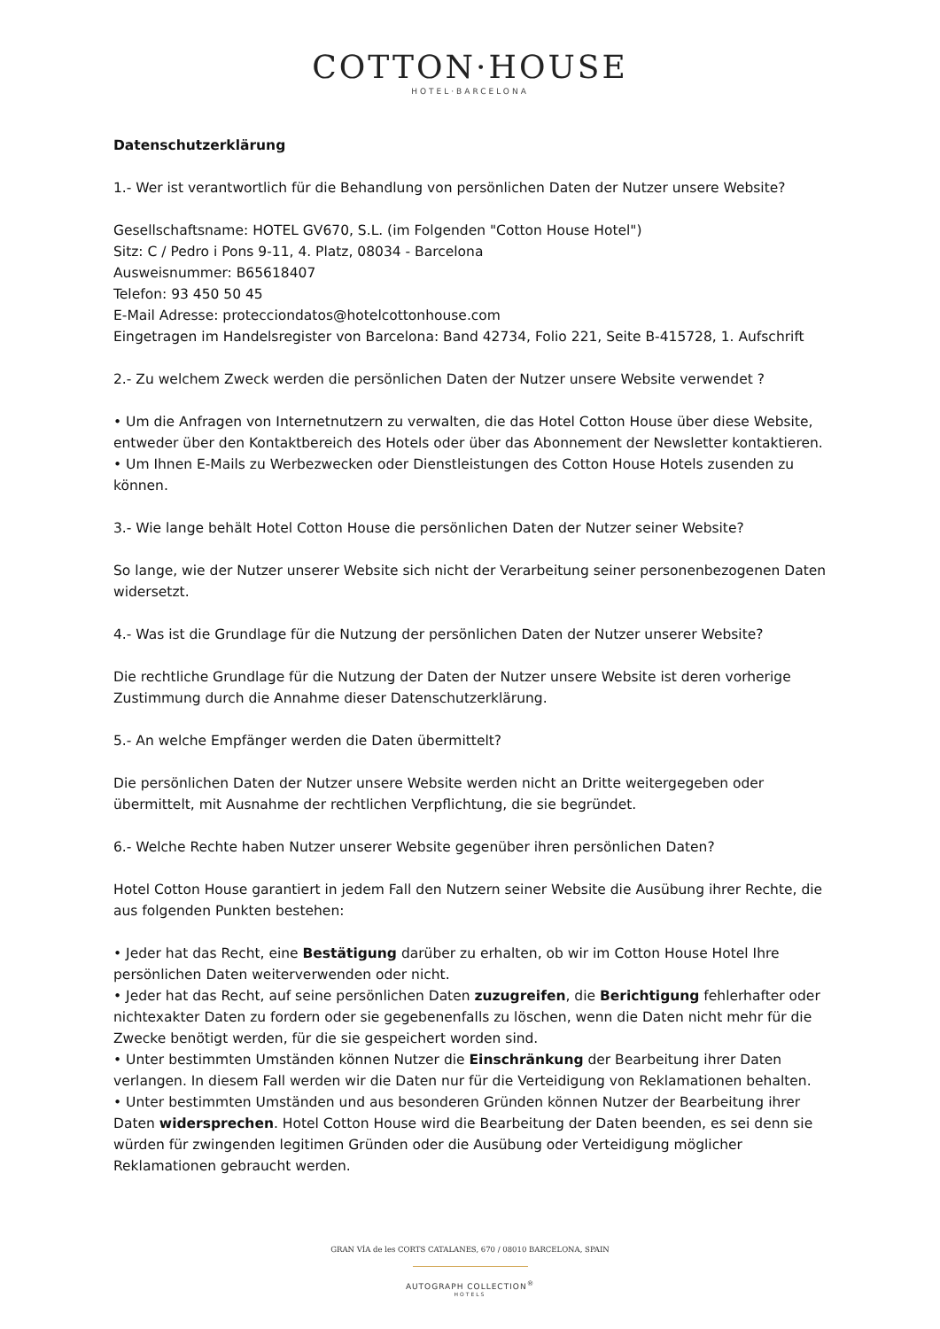COTTON·HOUSE
HOTEL·BARCELONA
Datenschutzerklärung
1.- Wer ist verantwortlich für die Behandlung von persönlichen Daten der Nutzer unsere Website?
Gesellschaftsname: HOTEL GV670, S.L. (im Folgenden "Cotton House Hotel")
Sitz: C / Pedro i Pons 9-11, 4. Platz, 08034 - Barcelona
Ausweisnummer: B65618407
Telefon: 93 450 50 45
E-Mail Adresse: protecciondatos@hotelcottonhouse.com
Eingetragen im Handelsregister von Barcelona: Band 42734, Folio 221, Seite B-415728, 1. Aufschrift
2.- Zu welchem Zweck werden die persönlichen Daten der Nutzer unsere Website verwendet ?
• Um die Anfragen von Internetnutzern zu verwalten, die das Hotel Cotton House über diese Website, entweder über den Kontaktbereich des Hotels oder über das Abonnement der Newsletter kontaktieren.
• Um Ihnen E-Mails zu Werbezwecken oder Dienstleistungen des Cotton House Hotels zusenden zu können.
3.- Wie lange behält Hotel Cotton House die persönlichen Daten der Nutzer seiner Website?
So lange, wie der Nutzer unserer Website sich nicht der Verarbeitung seiner personenbezogenen Daten widersetzt.
4.- Was ist die Grundlage für die Nutzung der persönlichen Daten der Nutzer unserer Website?
Die rechtliche Grundlage für die Nutzung der Daten der Nutzer unsere Website ist deren vorherige Zustimmung durch die Annahme dieser Datenschutzerklärung.
5.- An welche Empfänger werden die Daten übermittelt?
Die persönlichen Daten der Nutzer unsere Website werden nicht an Dritte weitergegeben oder übermittelt, mit Ausnahme der rechtlichen Verpflichtung, die sie begründet.
6.- Welche Rechte haben Nutzer unserer Website gegenüber ihren persönlichen Daten?
Hotel Cotton House garantiert in jedem Fall den Nutzern seiner Website die Ausübung ihrer Rechte, die aus folgenden Punkten bestehen:
• Jeder hat das Recht, eine Bestätigung darüber zu erhalten, ob wir im Cotton House Hotel Ihre persönlichen Daten weiterverwenden oder nicht.
• Jeder hat das Recht, auf seine persönlichen Daten zuzugreifen, die Berichtigung fehlerhafter oder nichtexakter Daten zu fordern oder sie gegebenenfalls zu löschen, wenn die Daten nicht mehr für die Zwecke benötigt werden, für die sie gespeichert worden sind.
• Unter bestimmten Umständen können Nutzer die Einschränkung der Bearbeitung ihrer Daten verlangen. In diesem Fall werden wir die Daten nur für die Verteidigung von Reklamationen behalten.
• Unter bestimmten Umständen und aus besonderen Gründen können Nutzer der Bearbeitung ihrer Daten widersprechen. Hotel Cotton House wird die Bearbeitung der Daten beenden, es sei denn sie würden für zwingenden legitimen Gründen oder die Ausübung oder Verteidigung möglicher Reklamationen gebraucht werden.
GRAN VÍA de les CORTS CATALANES, 670 / 08010 BARCELONA, SPAIN
AUTOGRAPH COLLECTION<sup>®</sup>
HOTELS